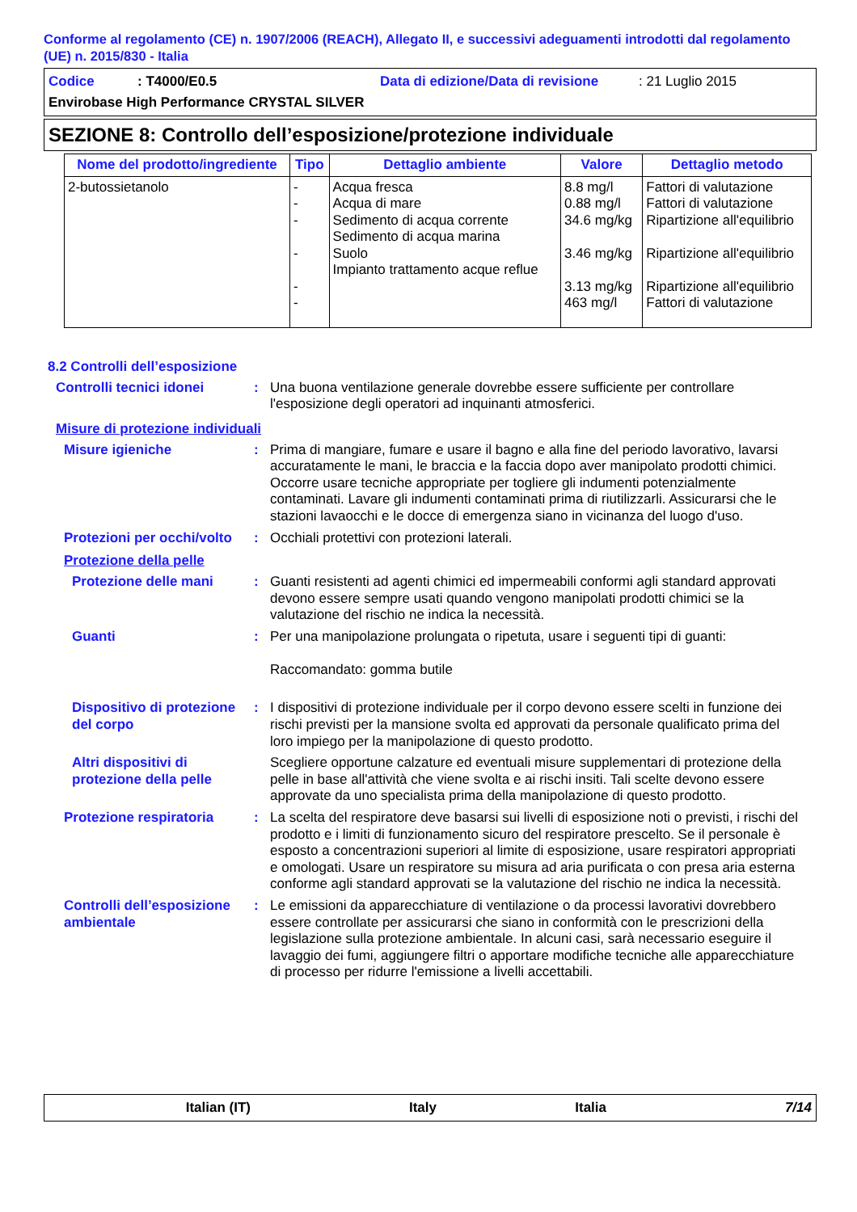Conforme al regolamento (CE) n. 1907/2006 (REACH), Allegato II, e successivi adeguamenti introdotti dal regolamento (UE) n. 2015/830 - Italia
Codice: T4000/E0.5 Data di edizione/Data di revisione: 21 Luglio 2015
Envirobase High Performance CRYSTAL SILVER
SEZIONE 8: Controllo dell’esposizione/protezione individuale
| Nome del prodotto/ingrediente | Tipo | Dettaglio ambiente | Valore | Dettaglio metodo |
| --- | --- | --- | --- | --- |
| 2-butossietanolo | - - - - - - | Acqua fresca Acqua di mare Sedimento di acqua corrente Sedimento di acqua marina Suolo Impianto trattamento acque reflue | 8.8 mg/l 0.88 mg/l 34.6 mg/kg 3.46 mg/kg 3.13 mg/kg 463 mg/l | Fattori di valutazione Fattori di valutazione Ripartizione all'equilibrio Ripartizione all'equilibrio Ripartizione all'equilibrio Fattori di valutazione |
8.2 Controlli dell’esposizione
Controlli tecnici idonei : Una buona ventilazione generale dovrebbe essere sufficiente per controllare l'esposizione degli operatori ad inquinanti atmosferici.
Misure di protezione individuali
Misure igieniche : Prima di mangiare, fumare e usare il bagno e alla fine del periodo lavorativo, lavarsi accuratamente le mani, le braccia e la faccia dopo aver manipolato prodotti chimici. Occorre usare tecniche appropriate per togliere gli indumenti potenzialmente contaminati. Lavare gli indumenti contaminati prima di riutilizzarli. Assicurarsi che le stazioni lavaocchi e le docce di emergenza siano in vicinanza del luogo d'uso.
Protezioni per occhi/volto
: Occhiali protettivi con protezioni laterali.
Protezione della pelle
Protezione delle mani : Guanti resistenti ad agenti chimici ed impermeabili conformi agli standard approvati devono essere sempre usati quando vengono manipolati prodotti chimici se la valutazione del rischio ne indica la necessità.
Guanti : Per una manipolazione prolungata o ripetuta, usare i seguenti tipi di guanti:
Raccomandato: gomma butile
Dispositivo di protezione del corpo
: I dispositivi di protezione individuale per il corpo devono essere scelti in funzione dei rischi previsti per la mansione svolta ed approvati da personale qualificato prima del loro impiego per la manipolazione di questo prodotto.
Altri dispositivi di protezione della pelle
Scegliere opportune calzature ed eventuali misure supplementari di protezione della pelle in base all'attività che viene svolta e ai rischi insiti. Tali scelte devono essere approvate da uno specialista prima della manipolazione di questo prodotto.
Protezione respiratoria : La scelta del respiratore deve basarsi sui livelli di esposizione noti o previsti, i rischi del prodotto e i limiti di funzionamento sicuro del respiratore prescelto. Se il personale è esposto a concentrazioni superiori al limite di esposizione, usare respiratori appropriati e omologati. Usare un respiratore su misura ad aria purificata o con presa aria esterna conforme agli standard approvati se la valutazione del rischio ne indica la necessità.
Controlli dell’esposizione ambientale
: Le emissioni da apparecchiature di ventilazione o da processi lavorativi dovrebbero essere controllate per assicurarsi che siano in conformità con le prescrizioni della legislazione sulla protezione ambientale. In alcuni casi, sarà necessario eseguire il lavaggio dei fumi, aggiungere filtri o apportare modifiche tecniche alle apparecchiature di processo per ridurre l'emissione a livelli accettabili.
Italian (IT) Italy Italia 7/14